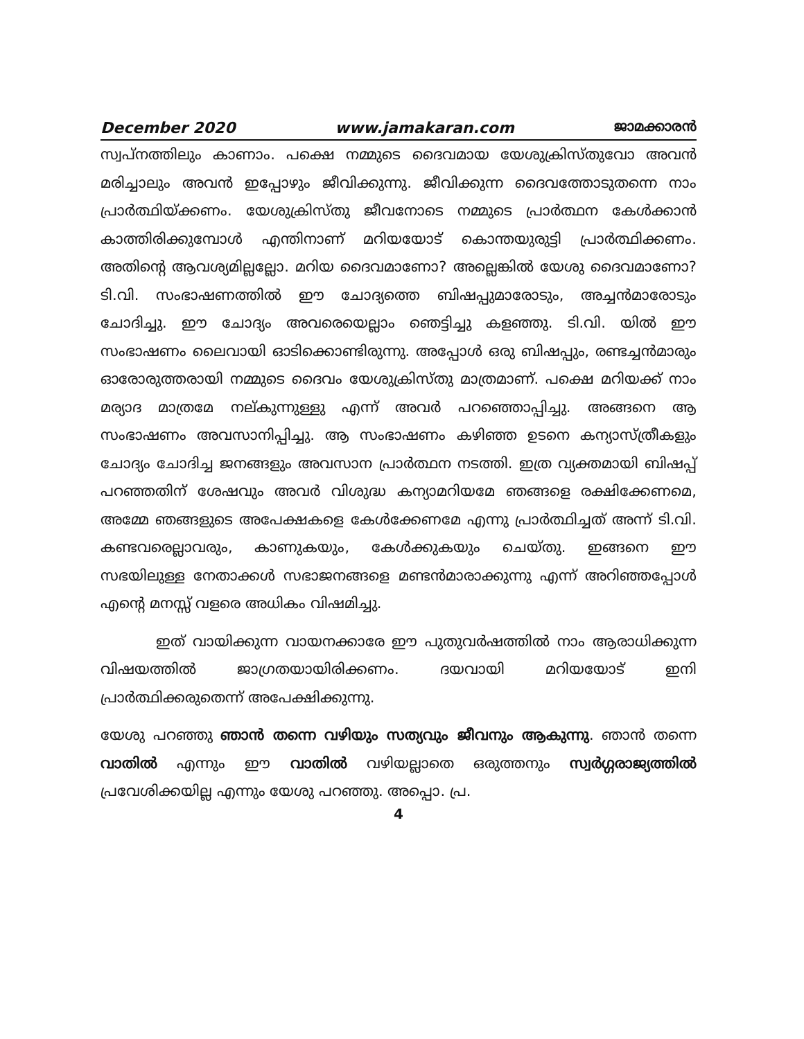December 2020 www.jamakaran.com ജാമക്കാരൻ
സ്വപ്നത്തിലും കാണാം. പക്ഷെ നമ്മുടെ ദൈവമായ യേശുക്രിസ്തുവോ അവൻ മരിച്ചാലും അവൻ ഇപ്പോഴും ജീവിക്കുന്നു. ജീവിക്കുന്ന ദൈവത്തോടുതന്നെ നാം പ്രാർത്ഥിയ്ക്കണം. യേശുക്രിസ്തു ജീവനോടെ നമ്മുടെ പ്രാർത്ഥന കേൾക്കാൻ കാത്തിരിക്കുമ്പോൾ എന്തിനാണ് മറിയയോട് കൊന്തയുരുട്ടി പ്രാർത്ഥിക്കണം. അതിന്റെ ആവശ്യമില്ലല്ലോ. മറിയ ദൈവമാണോ? അല്ലെങ്കിൽ യേശു ദൈവമാണോ? ടി.വി. സംഭാഷണത്തിൽ ഈ ചോദ്യത്തെ ബിഷപ്പുമാരോടും, അച്ചൻമാരോടും ചോദിച്ചു. ഈ ചോദ്യം അവരെയെല്ലാം ഞെട്ടിച്ചു കളഞ്ഞു. ടി.വി. യിൽ ഈ സംഭാഷണം ലൈവായി ഓടിക്കൊണ്ടിരുന്നു. അപ്പോൾ ഒരു ബിഷപ്പും, രണ്ടച്ചൻമാരും ഓരോരുത്തരായി നമ്മുടെ ദൈവം യേശുക്രിസ്തു മാത്രമാണ്. പക്ഷെ മറിയക്ക് നാം മര്യാദ മാത്രമേ നല്കുന്നുള്ളു എന്ന് അവർ പറഞ്ഞൊപ്പിച്ചു. അങ്ങനെ ആ സംഭാഷണം അവസാനിപ്പിച്ചു. ആ സംഭാഷണം കഴിഞ്ഞ ഉടനെ കന്യാസ്ത്രീകളും ചോദ്യം ചോദിച്ച ജനങ്ങളും അവസാന പ്രാർത്ഥന നടത്തി. ഇത്ര വ്യക്തമായി ബിഷപ്പ് പറഞ്ഞതിന് ശേഷവും അവർ വിശുദ്ധ കന്യാമറിയമേ ഞങ്ങളെ രക്ഷിക്കേണമെ, അമ്മേ ഞങ്ങളുടെ അപേക്ഷകളെ കേൾക്കേണമേ എന്നു പ്രാർത്ഥിച്ചത് അന്ന് ടി.വി. കണ്ടവരെല്ലാവരും, കാണുകയും, കേൾക്കുകയും ചെയ്തു. ഇങ്ങനെ ഈ സഭയിലുള്ള നേതാക്കൾ സഭാജനങ്ങളെ മണ്ടൻമാരാക്കുന്നു എന്ന് അറിഞ്ഞപ്പോൾ എന്റെ മനസ്സ് വളരെ അധികം വിഷമിച്ചു.
ഇത് വായിക്കുന്ന വായനക്കാരേ ഈ പുതുവർഷത്തിൽ നാം ആരാധിക്കുന്ന വിഷയത്തിൽ ജാഗ്രതയായിരിക്കണം. ദയവായി മറിയയോട് ഇനി പ്രാർത്ഥിക്കരുതെന്ന് അപേക്ഷിക്കുന്നു.
യേശു പറഞ്ഞു ഞാൻ തന്നെ വഴിയും സത്യവും ജീവനും ആകുന്നു. ഞാൻ തന്നെ വാതിൽ എന്നും ഈ വാതിൽ വഴിയല്ലാതെ ഒരുത്തനും സ്വർഗ്ഗരാജ്യത്തിൽ പ്രവേശിക്കയില്ല എന്നും യേശു പറഞ്ഞു. അപ്പൊ. പ്ര.
4